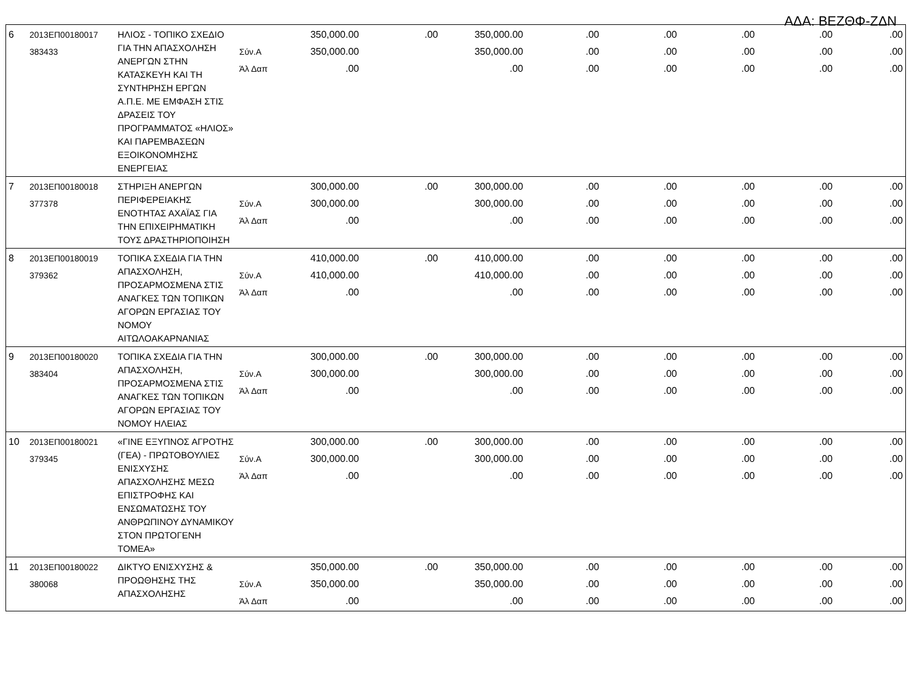ΑΔΑ: ΒΕΖΘΦ-ΖΔΝ
| 6 | 2013ΕΠ00180017 383433 | ΗΛΙΟΣ - ΤΟΠΙΚΟ ΣΧΕΔΙΟ ΓΙΑ ΤΗΝ ΑΠΑΣΧΟΛΗΣΗ ΑΝΕΡΓΩΝ ΣΤΗΝ ΚΑΤΑΣΚΕΥΗ ΚΑΙ ΤΗ ΣΥΝΤΗΡΗΣΗ ΕΡΓΩΝ Α.Π.Ε. ΜΕ ΕΜΦΑΣΗ ΣΤΙΣ ΔΡΑΣΕΙΣ ΤΟΥ ΠΡΟΓΡΑΜΜΑΤΟΣ «ΗΛΙΟΣ» ΚΑΙ ΠΑΡΕΜΒΑΣΕΩΝ ΕΞΟΙΚΟΝΟΜΗΣΗΣ ΕΝΕΡΓΕΙΑΣ | Σύν.Α Άλ Δαπ | 350,000.00 350,000.00 .00 | .00 | 350,000.00 350,000.00 .00 | .00 .00 .00 | .00 .00 .00 | .00 .00 .00 | .00 .00 .00 | .00 .00 .00 |
| 7 | 2013ΕΠ00180018 377378 | ΣΤΗΡΙΞΗ ΑΝΕΡΓΩΝ ΠΕΡΙΦΕΡΕΙΑΚΗΣ ΕΝΟΤΗΤΑΣ ΑΧΑΪΑΣ ΓΙΑ ΤΗΝ ΕΠΙΧΕΙΡΗΜΑΤΙΚΗ ΤΟΥΣ ΔΡΑΣΤΗΡΙΟΠΟΙΗΣΗ | Σύν.Α Άλ Δαπ | 300,000.00 300,000.00 .00 | .00 | 300,000.00 300,000.00 .00 | .00 .00 .00 | .00 .00 .00 | .00 .00 .00 | .00 .00 .00 | .00 .00 .00 |
| 8 | 2013ΕΠ00180019 379362 | ΤΟΠΙΚΑ ΣΧΕΔΙΑ ΓΙΑ ΤΗΝ ΑΠΑΣΧΟΛΗΣΗ, ΠΡΟΣΑΡΜΟΣΜΕΝΑ ΣΤΙΣ ΑΝΑΓΚΕΣ ΤΩΝ ΤΟΠΙΚΩΝ ΑΓΟΡΩΝ ΕΡΓΑΣΙΑΣ ΤΟΥ ΝΟΜΟΥ ΑΙΤΩΛΟΑΚΑΡΝΑΝΙΑΣ | Σύν.Α Άλ Δαπ | 410,000.00 410,000.00 .00 | .00 | 410,000.00 410,000.00 .00 | .00 .00 .00 | .00 .00 .00 | .00 .00 .00 | .00 .00 .00 | .00 .00 .00 |
| 9 | 2013ΕΠ00180020 383404 | ΤΟΠΙΚΑ ΣΧΕΔΙΑ ΓΙΑ ΤΗΝ ΑΠΑΣΧΟΛΗΣΗ, ΠΡΟΣΑΡΜΟΣΜΕΝΑ ΣΤΙΣ ΑΝΑΓΚΕΣ ΤΩΝ ΤΟΠΙΚΩΝ ΑΓΟΡΩΝ ΕΡΓΑΣΙΑΣ ΤΟΥ ΝΟΜΟΥ ΗΛΕΙΑΣ | Σύν.Α Άλ Δαπ | 300,000.00 300,000.00 .00 | .00 | 300,000.00 300,000.00 .00 | .00 .00 .00 | .00 .00 .00 | .00 .00 .00 | .00 .00 .00 | .00 .00 .00 |
| 10 | 2013ΕΠ00180021 379345 | «ΓΙΝΕ ΕΞΥΠΝΟΣ ΑΓΡΟΤΗΣ (ΓΕΑ) - ΠΡΩΤΟΒΟΥΛΙΕΣ ΕΝΙΣΧΥΣΗΣ ΑΠΑΣΧΟΛΗΣΗΣ ΜΕΣΩ ΕΠΙΣΤΡΟΦΗΣ ΚΑΙ ΕΝΣΩΜΑΤΩΣΗΣ ΤΟΥ ΑΝΘΡΩΠΙΝΟΥ ΔΥΝΑΜΙΚΟΥ ΣΤΟΝ ΠΡΩΤΟΓΕΝΗ ΤΟΜΕΑ» | Σύν.Α Άλ Δαπ | 300,000.00 300,000.00 .00 | .00 | 300,000.00 300,000.00 .00 | .00 .00 .00 | .00 .00 .00 | .00 .00 .00 | .00 .00 .00 | .00 .00 .00 |
| 11 | 2013ΕΠ00180022 380068 | ΔΙΚΤΥΟ ΕΝΙΣΧΥΣΗΣ & ΠΡΟΩΘΗΣΗΣ ΤΗΣ ΑΠΑΣΧΟΛΗΣΗΣ | Σύν.Α Άλ Δαπ | 350,000.00 350,000.00 .00 | .00 | 350,000.00 350,000.00 .00 | .00 .00 .00 | .00 .00 .00 | .00 .00 .00 | .00 .00 .00 | .00 .00 .00 |